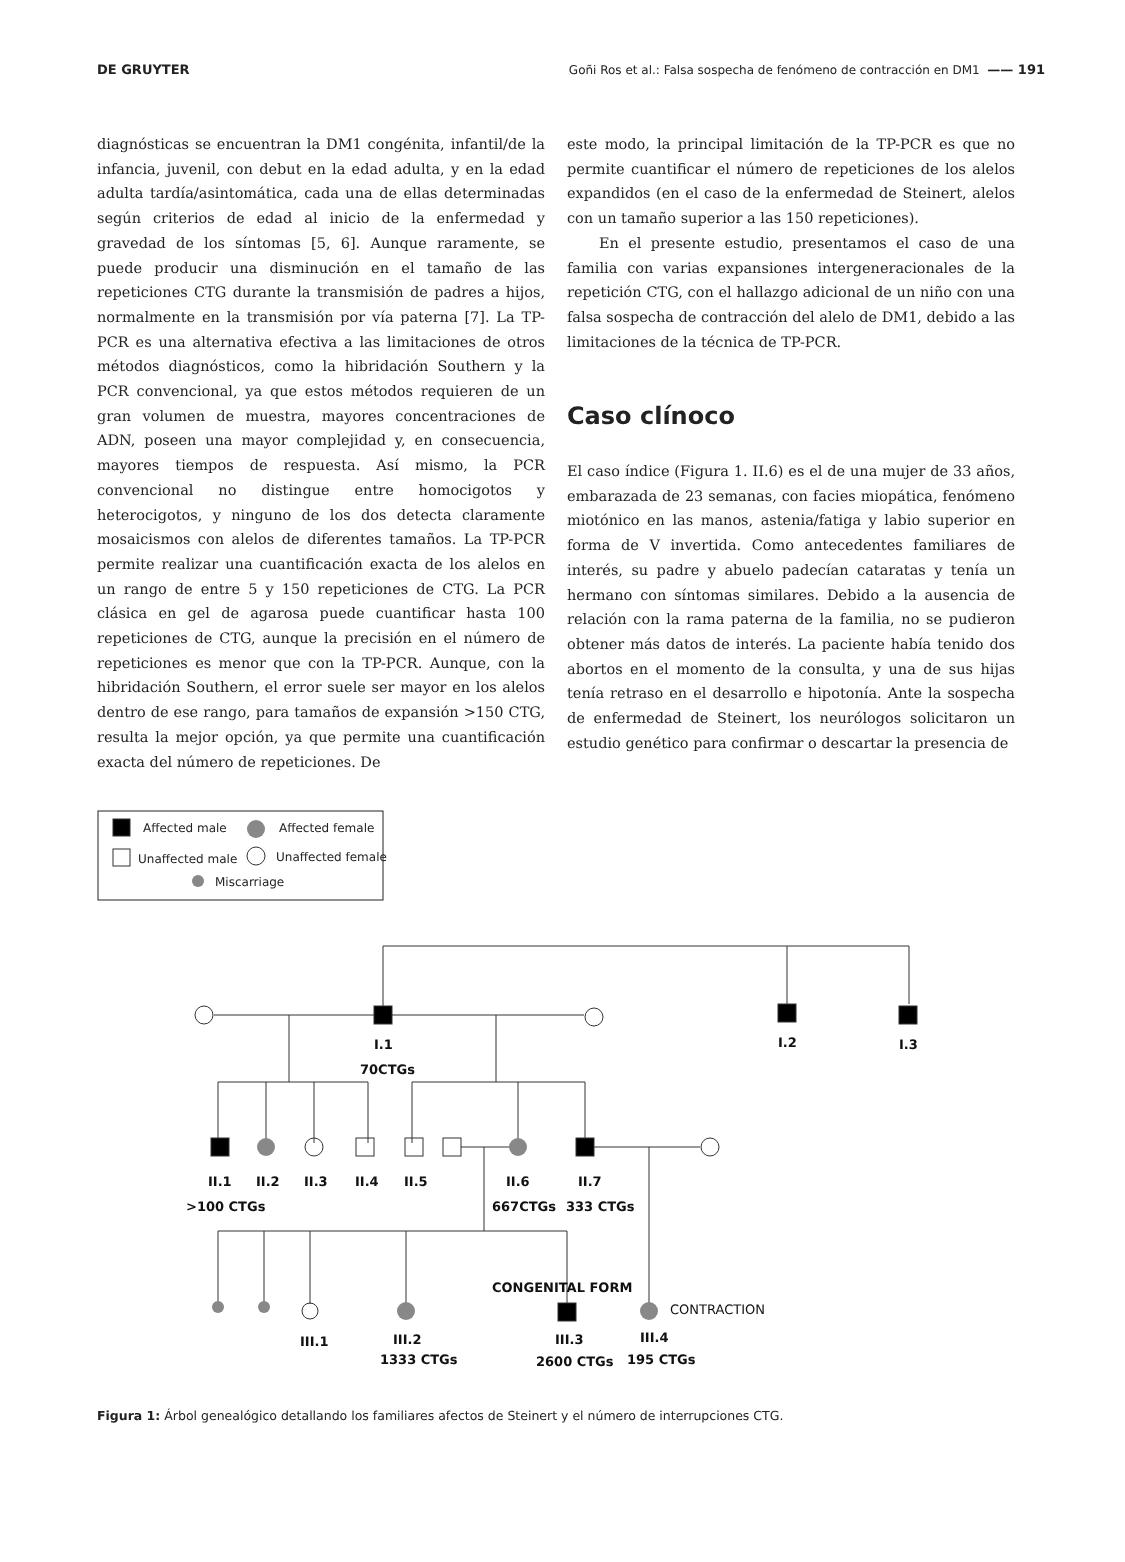DE GRUYTER Goñi Ros et al.: Falsa sospecha de fenómeno de contracción en DM1 —— 191
diagnósticas se encuentran la DM1 congénita, infantil/de la infancia, juvenil, con debut en la edad adulta, y en la edad adulta tardía/asintomática, cada una de ellas determinadas según criterios de edad al inicio de la enfermedad y gravedad de los síntomas [5, 6]. Aunque raramente, se puede producir una disminución en el tamaño de las repeticiones CTG durante la transmisión de padres a hijos, normalmente en la transmisión por vía paterna [7]. La TP-PCR es una alternativa efectiva a las limitaciones de otros métodos diagnósticos, como la hibridación Southern y la PCR convencional, ya que estos métodos requieren de un gran volumen de muestra, mayores concentraciones de ADN, poseen una mayor complejidad y, en consecuencia, mayores tiempos de respuesta. Así mismo, la PCR convencional no distingue entre homocigotos y heterocigotos, y ninguno de los dos detecta claramente mosaicismos con alelos de diferentes tamaños. La TP-PCR permite realizar una cuantificación exacta de los alelos en un rango de entre 5 y 150 repeticiones de CTG. La PCR clásica en gel de agarosa puede cuantificar hasta 100 repeticiones de CTG, aunque la precisión en el número de repeticiones es menor que con la TP-PCR. Aunque, con la hibridación Southern, el error suele ser mayor en los alelos dentro de ese rango, para tamaños de expansión >150 CTG, resulta la mejor opción, ya que permite una cuantificación exacta del número de repeticiones. De
este modo, la principal limitación de la TP-PCR es que no permite cuantificar el número de repeticiones de los alelos expandidos (en el caso de la enfermedad de Steinert, alelos con un tamaño superior a las 150 repeticiones).
En el presente estudio, presentamos el caso de una familia con varias expansiones intergeneracionales de la repetición CTG, con el hallazgo adicional de un niño con una falsa sospecha de contracción del alelo de DM1, debido a las limitaciones de la técnica de TP-PCR.
Caso clínoco
El caso índice (Figura 1. II.6) es el de una mujer de 33 años, embarazada de 23 semanas, con facies miopática, fenómeno miotónico en las manos, astenia/fatiga y labio superior en forma de V invertida. Como antecedentes familiares de interés, su padre y abuelo padecían cataratas y tenía un hermano con síntomas similares. Debido a la ausencia de relación con la rama paterna de la familia, no se pudieron obtener más datos de interés. La paciente había tenido dos abortos en el momento de la consulta, y una de sus hijas tenía retraso en el desarrollo e hipotonía. Ante la sospecha de enfermedad de Steinert, los neurólogos solicitaron un estudio genético para confirmar o descartar la presencia de
Affected male
Affected female
Unaffected male
Unaffected female
Miscarriage
I.1
70CTGs
I.2
I.3
II.1
II.2
II.3
II.4
II.5
II.6
II.7
>100 CTGs
667CTGs
333 CTGs
CONGENITAL FORM
CONTRACTION
III.1
III.2
III.3
III.4
1333 CTGs
2600 CTGs
195 CTGs
Figura 1: Árbol genealógico detallando los familiares afectos de Steinert y el número de interrupciones CTG.